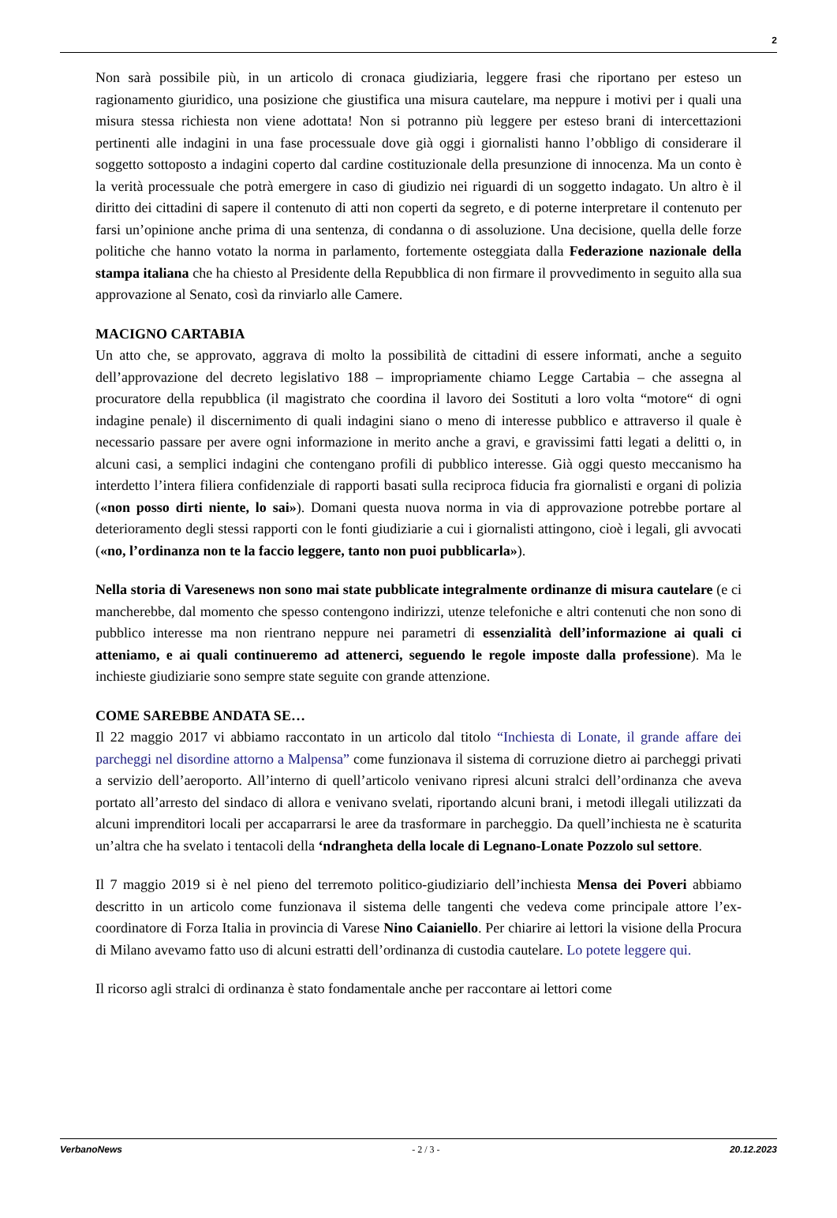2
Non sarà possibile più, in un articolo di cronaca giudiziaria, leggere frasi che riportano per esteso un ragionamento giuridico, una posizione che giustifica una misura cautelare, ma neppure i motivi per i quali una misura stessa richiesta non viene adottata! Non si potranno più leggere per esteso brani di intercettazioni pertinenti alle indagini in una fase processuale dove già oggi i giornalisti hanno l’obbligo di considerare il soggetto sottoposto a indagini coperto dal cardine costituzionale della presunzione di innocenza. Ma un conto è la verità processuale che potrà emergere in caso di giudizio nei riguardi di un soggetto indagato. Un altro è il diritto dei cittadini di sapere il contenuto di atti non coperti da segreto, e di poterne interpretare il contenuto per farsi un’opinione anche prima di una sentenza, di condanna o di assoluzione. Una decisione, quella delle forze politiche che hanno votato la norma in parlamento, fortemente osteggiata dalla Federazione nazionale della stampa italiana che ha chiesto al Presidente della Repubblica di non firmare il provvedimento in seguito alla sua approvazione al Senato, così da rinviarlo alle Camere.
MACIGNO CARTABIA
Un atto che, se approvato, aggrava di molto la possibilità de cittadini di essere informati, anche a seguito dell’approvazione del decreto legislativo 188 – impropriamente chiamo Legge Cartabia – che assegna al procuratore della repubblica (il magistrato che coordina il lavoro dei Sostituti a loro volta “motore“ di ogni indagine penale) il discernimento di quali indagini siano o meno di interesse pubblico e attraverso il quale è necessario passare per avere ogni informazione in merito anche a gravi, e gravissimi fatti legati a delitti o, in alcuni casi, a semplici indagini che contengano profili di pubblico interesse. Già oggi questo meccanismo ha interdetto l’intera filiera confidenziale di rapporti basati sulla reciproca fiducia fra giornalisti e organi di polizia («non posso dirti niente, lo sai»). Domani questa nuova norma in via di approvazione potrebbe portare al deterioramento degli stessi rapporti con le fonti giudiziarie a cui i giornalisti attingono, cioè i legali, gli avvocati («no, l’ordinanza non te la faccio leggere, tanto non puoi pubblicarla»).
Nella storia di Varesenews non sono mai state pubblicate integralmente ordinanze di misura cautelare (e ci mancherebbe, dal momento che spesso contengono indirizzi, utenze telefoniche e altri contenuti che non sono di pubblico interesse ma non rientrano neppure nei parametri di essenzialità dell’informazione ai quali ci atteniamo, e ai quali continueremo ad attenerci, seguendo le regole imposte dalla professione). Ma le inchieste giudiziarie sono sempre state seguite con grande attenzione.
COME SAREBBE ANDATA SE…
Il 22 maggio 2017 vi abbiamo raccontato in un articolo dal titolo “Inchiesta di Lonate, il grande affare dei parcheggi nel disordine attorno a Malpensa” come funzionava il sistema di corruzione dietro ai parcheggi privati a servizio dell’aeroporto. All’interno di quell’articolo venivano ripresi alcuni stralci dell’ordinanza che aveva portato all’arresto del sindaco di allora e venivano svelati, riportando alcuni brani, i metodi illegali utilizzati da alcuni imprenditori locali per accaparrarsi le aree da trasformare in parcheggio. Da quell’inchiesta ne è scaturita un’altra che ha svelato i tentacoli della ‘ndrangheta della locale di Legnano-Lonate Pozzolo sul settore.
Il 7 maggio 2019 si è nel pieno del terremoto politico-giudiziario dell’inchiesta Mensa dei Poveri abbiamo descritto in un articolo come funzionava il sistema delle tangenti che vedeva come principale attore l’ex-coordinatore di Forza Italia in provincia di Varese Nino Caianiello. Per chiarire ai lettori la visione della Procura di Milano avevamo fatto uso di alcuni estratti dell’ordinanza di custodia cautelare. Lo potete leggere qui.
Il ricorso agli stralci di ordinanza è stato fondamentale anche per raccontare ai lettori come
VerbanoNews - 2 / 3 - 20.12.2023